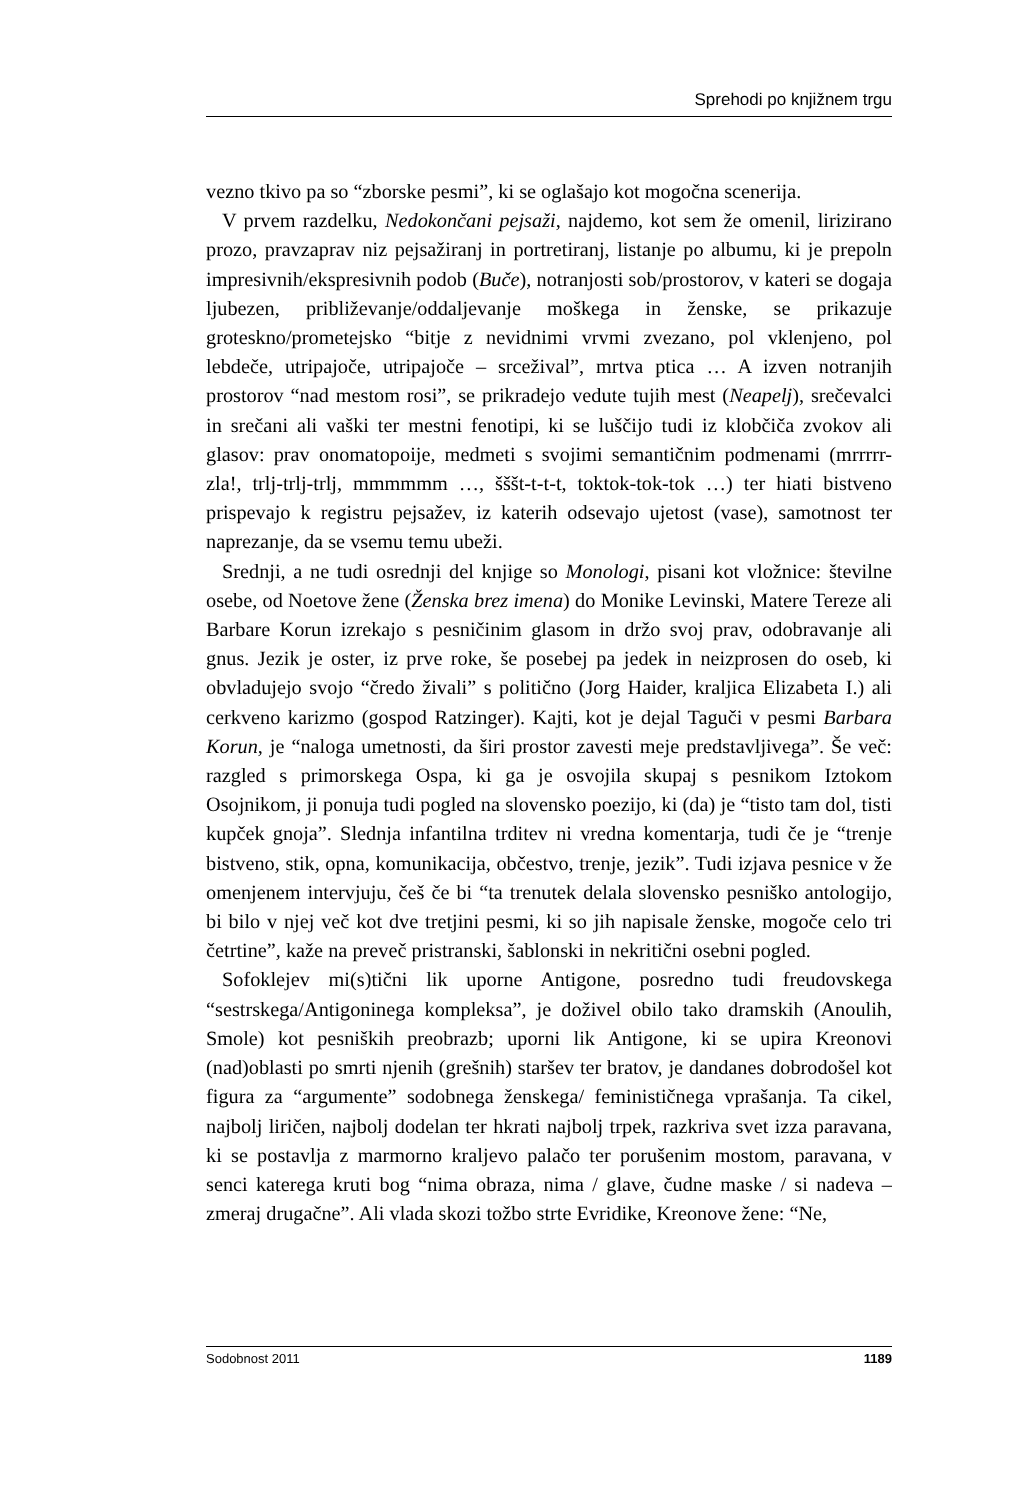Sprehodi po knjižnem trgu
vezno tkivo pa so “zborske pesmi”, ki se oglašajo kot mogočna scenerija.
V prvem razdelku, Nedokončani pejsaži, najdemo, kot sem že omenil, lirizirano prozo, pravzaprav niz pejsažiranj in portretiranj, listanje po albumu, ki je prepoln impresivnih/ekspresivnih podob (Buče), notranjosti sob/prostorov, v kateri se dogaja ljubezen, približevanje/oddaljevanje moškega in ženske, se prikazuje groteskno/prometejsko “bitje z nevidnimi vrvmi zvezano, pol vklenjeno, pol lebdeče, utripajoče, utripajoče – srcežival”, mrtva ptica … A izven notranjih prostorov “nad mestom rosi”, se prikradejo vedute tujih mest (Neapelj), srečevalci in srečani ali vaški ter mestni fenotipi, ki se luščijo tudi iz klobčiča zvokov ali glasov: prav onomatopoije, medmeti s svojimi semantičnim podmenami (mrrrrr-zla!, trlj-trlj-trlj, mmmmmm …, šššt-t-t-t, toktok-tok-tok …) ter hiati bistveno prispevajo k registru pejsažev, iz katerih odsevajo ujetost (vase), samotnost ter naprezanje, da se vsemu temu ubeži.
Srednji, a ne tudi osrednji del knjige so Monologi, pisani kot vložnice: številne osebe, od Noetove žene (Ženska brez imena) do Monike Levinski, Matere Tereze ali Barbare Korun izrekajo s pesničinim glasom in držo svoj prav, odobravanje ali gnus. Jezik je oster, iz prve roke, še posebej pa jedek in neizprosen do oseb, ki obvladujejo svojo “čredo živali” s politično (Jorg Haider, kraljica Elizabeta I.) ali cerkveno karizmo (gospod Ratzinger). Kajti, kot je dejal Taguči v pesmi Barbara Korun, je “naloga umetnosti, da širi prostor zavesti meje predstavljivega”. Še več: razgled s primorskega Ospa, ki ga je osvojila skupaj s pesnikom Iztokom Osojnikom, ji ponuja tudi pogled na slovensko poezijo, ki (da) je “tisto tam dol, tisti kupček gnoja”. Slednja infantilna trditev ni vredna komentarja, tudi če je “trenje bistveno, stik, opna, komunikacija, občestvo, trenje, jezik”. Tudi izjava pesnice v že omenjenem intervjuju, češ če bi “ta trenutek delala slovensko pesniško antologijo, bi bilo v njej več kot dve tretjini pesmi, ki so jih napisale ženske, mogoče celo tri četrtine”, kaže na preveč pristranski, šablonski in nekritični osebni pogled.
Sofoklejev mi(s)tični lik uporne Antigone, posredno tudi freudovskega “sestrskega/Antigoninega kompleksa”, je doživel obilo tako dramskih (Anoulih, Smole) kot pesniških preobrazb; uporni lik Antigone, ki se upira Kreonovi (nad)oblasti po smrti njenih (grešnih) staršev ter bratov, je dandanes dobrodošel kot figura za “argumente” sodobnega ženskega/ feminističnega vprašanja. Ta cikel, najbolj liričen, najbolj dodelan ter hkrati najbolj trpek, razkriva svet izza paravana, ki se postavlja z marmorno kraljevo palačo ter porušenim mostom, paravana, v senci katerega kruti bog “nima obraza, nima / glave, čudne maske / si nadeva – zmeraj drugačne”. Ali vlada skozi tožbo strte Evridike, Kreonove žene: “Ne,
Sodobnost 2011 1189